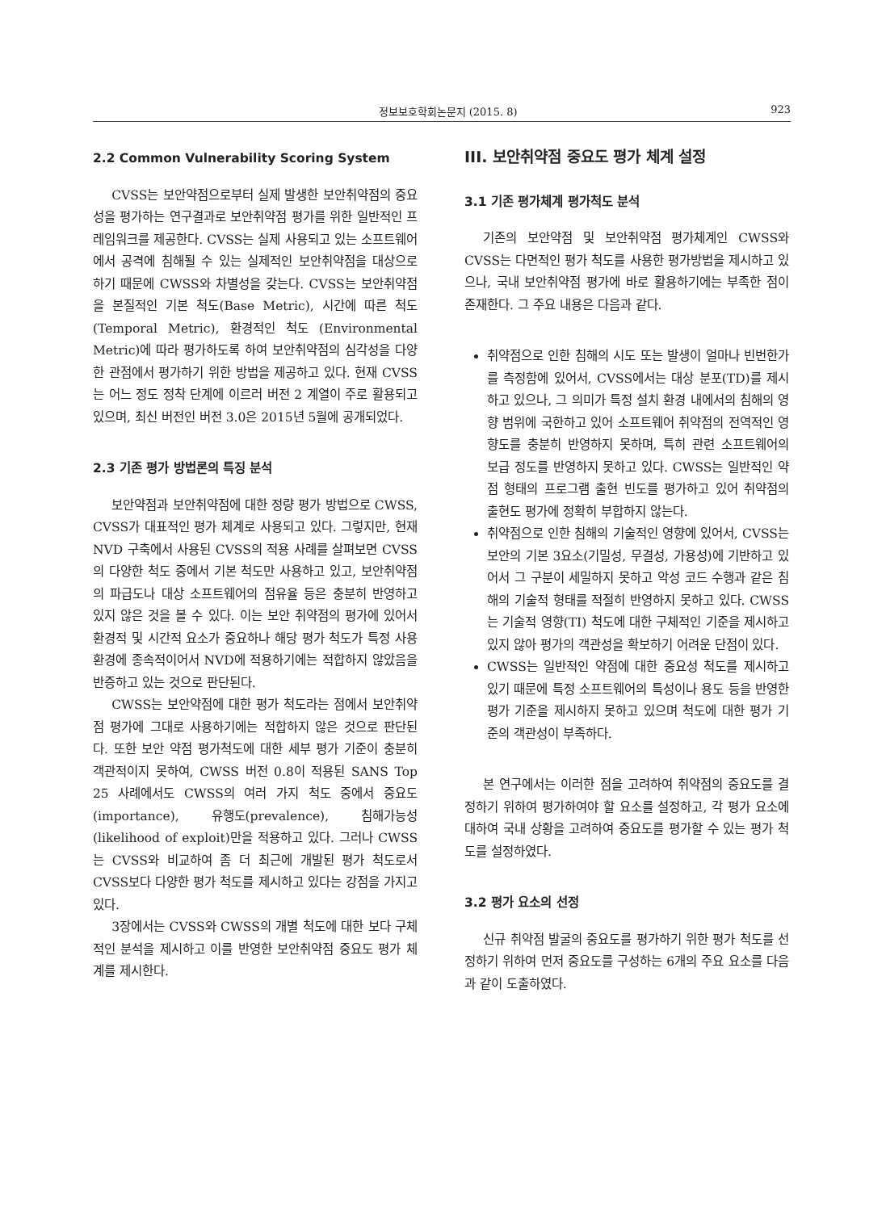정보보호학회논문지 (2015. 8) 923
2.2 Common Vulnerability Scoring System
CVSS는 보안약점으로부터 실제 발생한 보안취약점의 중요성을 평가하는 연구결과로 보안취약점 평가를 위한 일반적인 프레임워크를 제공한다. CVSS는 실제 사용되고 있는 소프트웨어에서 공격에 침해될 수 있는 실제적인 보안취약점을 대상으로 하기 때문에 CWSS와 차별성을 갖는다. CVSS는 보안취약점을 본질적인 기본 척도(Base Metric), 시간에 따른 척도 (Temporal Metric), 환경적인 척도 (Environmental Metric)에 따라 평가하도록 하여 보안취약점의 심각성을 다양한 관점에서 평가하기 위한 방법을 제공하고 있다. 현재 CVSS는 어느 정도 정착 단계에 이르러 버전 2 계열이 주로 활용되고 있으며, 최신 버전인 버전 3.0은 2015년 5월에 공개되었다.
2.3 기존 평가 방법론의 특징 분석
보안약점과 보안취약점에 대한 정량 평가 방법으로 CWSS, CVSS가 대표적인 평가 체계로 사용되고 있다. 그렇지만, 현재 NVD 구축에서 사용된 CVSS의 적용 사례를 살펴보면 CVSS의 다양한 척도 중에서 기본 척도만 사용하고 있고, 보안취약점의 파급도나 대상 소프트웨어의 점유율 등은 충분히 반영하고 있지 않은 것을 볼 수 있다. 이는 보안 취약점의 평가에 있어서 환경적 및 시간적 요소가 중요하나 해당 평가 척도가 특정 사용 환경에 종속적이어서 NVD에 적용하기에는 적합하지 않았음을 반증하고 있는 것으로 판단된다.
CWSS는 보안약점에 대한 평가 척도라는 점에서 보안취약점 평가에 그대로 사용하기에는 적합하지 않은 것으로 판단된다. 또한 보안 약점 평가척도에 대한 세부 평가 기준이 충분히 객관적이지 못하여, CWSS 버전 0.8이 적용된 SANS Top 25 사례에서도 CWSS의 여러 가지 척도 중에서 중요도 (importance), 유행도(prevalence), 침해가능성 (likelihood of exploit)만을 적용하고 있다. 그러나 CWSS는 CVSS와 비교하여 좀 더 최근에 개발된 평가 척도로서 CVSS보다 다양한 평가 척도를 제시하고 있다는 강점을 가지고 있다.
3장에서는 CVSS와 CWSS의 개별 척도에 대한 보다 구체적인 분석을 제시하고 이를 반영한 보안취약점 중요도 평가 체계를 제시한다.
III. 보안취약점 중요도 평가 체계 설정
3.1 기존 평가체계 평가척도 분석
기존의 보안약점 및 보안취약점 평가체계인 CWSS와 CVSS는 다면적인 평가 척도를 사용한 평가방법을 제시하고 있으나, 국내 보안취약점 평가에 바로 활용하기에는 부족한 점이 존재한다. 그 주요 내용은 다음과 같다.
취약점으로 인한 침해의 시도 또는 발생이 얼마나 빈번한가를 측정함에 있어서, CVSS에서는 대상 분포(TD)를 제시하고 있으나, 그 의미가 특정 설치 환경 내에서의 침해의 영향 범위에 국한하고 있어 소프트웨어 취약점의 전역적인 영향도를 충분히 반영하지 못하며, 특히 관련 소프트웨어의 보급 정도를 반영하지 못하고 있다. CWSS는 일반적인 약점 형태의 프로그램 출현 빈도를 평가하고 있어 취약점의 출현도 평가에 정확히 부합하지 않는다.
취약점으로 인한 침해의 기술적인 영향에 있어서, CVSS는 보안의 기본 3요소(기밀성, 무결성, 가용성)에 기반하고 있어서 그 구분이 세밀하지 못하고 악성 코드 수행과 같은 침해의 기술적 형태를 적절히 반영하지 못하고 있다. CWSS는 기술적 영향(TI) 척도에 대한 구체적인 기준을 제시하고 있지 않아 평가의 객관성을 확보하기 어려운 단점이 있다.
CWSS는 일반적인 약점에 대한 중요성 척도를 제시하고 있기 때문에 특정 소프트웨어의 특성이나 용도 등을 반영한 평가 기준을 제시하지 못하고 있으며 척도에 대한 평가 기준의 객관성이 부족하다.
본 연구에서는 이러한 점을 고려하여 취약점의 중요도를 결정하기 위하여 평가하여야 할 요소를 설정하고, 각 평가 요소에 대하여 국내 상황을 고려하여 중요도를 평가할 수 있는 평가 척도를 설정하였다.
3.2 평가 요소의 선정
신규 취약점 발굴의 중요도를 평가하기 위한 평가 척도를 선정하기 위하여 먼저 중요도를 구성하는 6개의 주요 요소를 다음과 같이 도출하였다.